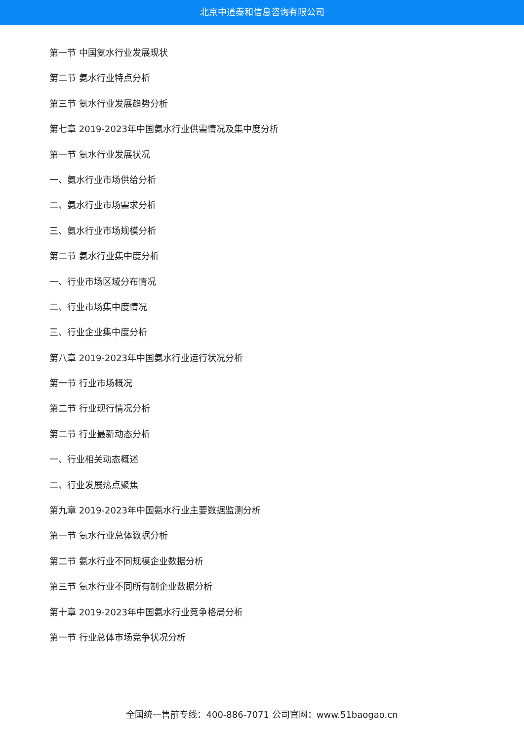北京中道泰和信息咨询有限公司
第一节 中国氨水行业发展现状
第二节 氨水行业特点分析
第三节 氨水行业发展趋势分析
第七章 2019-2023年中国氨水行业供需情况及集中度分析
第一节 氨水行业发展状况
一、氨水行业市场供给分析
二、氨水行业市场需求分析
三、氨水行业市场规模分析
第二节 氨水行业集中度分析
一、行业市场区域分布情况
二、行业市场集中度情况
三、行业企业集中度分析
第八章 2019-2023年中国氨水行业运行状况分析
第一节 行业市场概况
第二节 行业现行情况分析
第二节 行业最新动态分析
一、行业相关动态概述
二、行业发展热点聚焦
第九章 2019-2023年中国氨水行业主要数据监测分析
第一节 氨水行业总体数据分析
第二节 氨水行业不同规模企业数据分析
第三节 氨水行业不同所有制企业数据分析
第十章 2019-2023年中国氨水行业竞争格局分析
第一节 行业总体市场竞争状况分析
全国统一售前专线：400-886-7071 公司官网：www.51baogao.cn